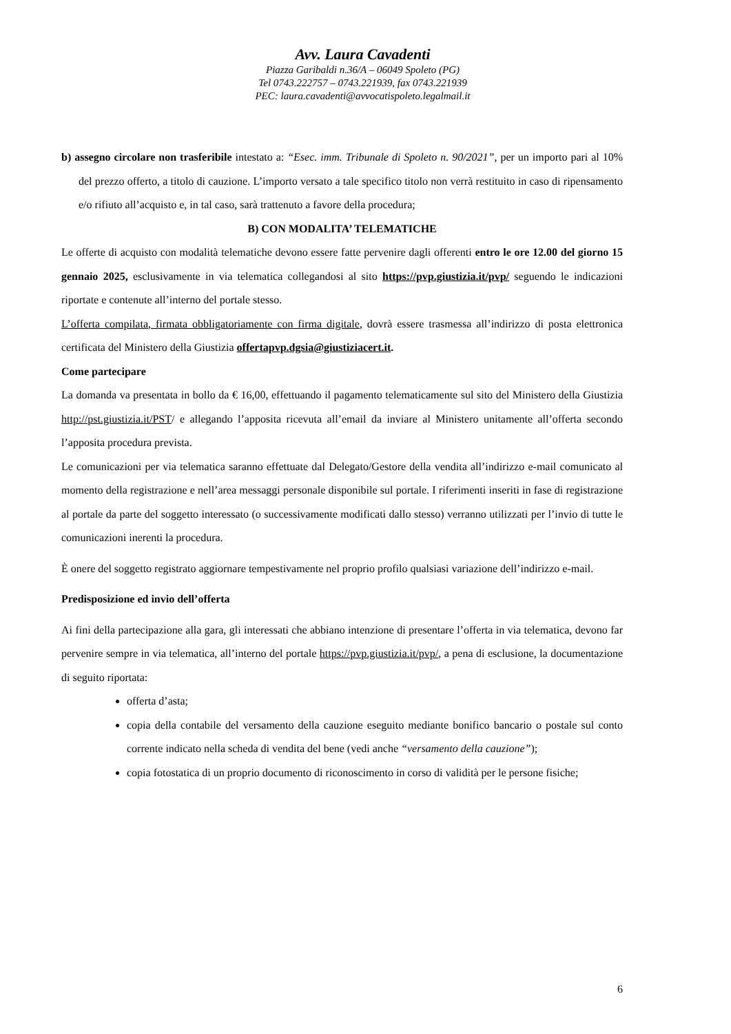Avv. Laura Cavadenti
Piazza Garibaldi n.36/A – 06049 Spoleto (PG)
Tel 0743.222757 – 0743.221939, fax 0743.221939
PEC: laura.cavadenti@avvocatispoleto.legalmail.it
b) assegno circolare non trasferibile intestato a: “Esec. imm. Tribunale di Spoleto n. 90/2021”, per un importo pari al 10% del prezzo offerto, a titolo di cauzione. L’importo versato a tale specifico titolo non verrà restituito in caso di ripensamento e/o rifiuto all’acquisto e, in tal caso, sarà trattenuto a favore della procedura;
B) CON MODALITA’ TELEMATICHE
Le offerte di acquisto con modalità telematiche devono essere fatte pervenire dagli offerenti entro le ore 12.00 del giorno 15 gennaio 2025, esclusivamente in via telematica collegandosi al sito https://pvp.giustizia.it/pvp/ seguendo le indicazioni riportate e contenute all’interno del portale stesso.
L’offerta compilata, firmata obbligatoriamente con firma digitale, dovrà essere trasmessa all’indirizzo di posta elettronica certificata del Ministero della Giustizia offertapvp.dgsia@giustiziacert.it.
Come partecipare
La domanda va presentata in bollo da € 16,00, effettuando il pagamento telematicamente sul sito del Ministero della Giustizia http://pst.giustizia.it/PST/ e allegando l’apposita ricevuta all’email da inviare al Ministero unitamente all’offerta secondo l’apposita procedura prevista.
Le comunicazioni per via telematica saranno effettuate dal Delegato/Gestore della vendita all’indirizzo e-mail comunicato al momento della registrazione e nell’area messaggi personale disponibile sul portale. I riferimenti inseriti in fase di registrazione al portale da parte del soggetto interessato (o successivamente modificati dallo stesso) verranno utilizzati per l’invio di tutte le comunicazioni inerenti la procedura.
È onere del soggetto registrato aggiornare tempestivamente nel proprio profilo qualsiasi variazione dell’indirizzo e-mail.
Predisposizione ed invio dell’offerta
Ai fini della partecipazione alla gara, gli interessati che abbiano intenzione di presentare l’offerta in via telematica, devono far pervenire sempre in via telematica, all’interno del portale https://pvp.giustizia.it/pvp/, a pena di esclusione, la documentazione di seguito riportata:
offerta d’asta;
copia della contabile del versamento della cauzione eseguito mediante bonifico bancario o postale sul conto corrente indicato nella scheda di vendita del bene (vedi anche “versamento della cauzione”);
copia fotostatica di un proprio documento di riconoscimento in corso di validità per le persone fisiche;
6